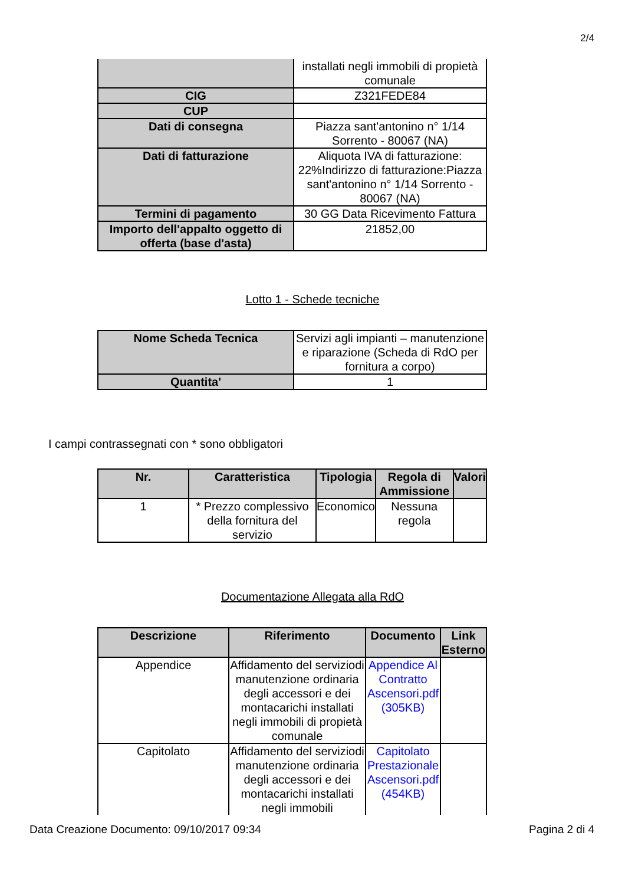2/4
| | installati negli immobili di propietà comunale |
| CIG | Z321FEDE84 |
| CUP | |
| Dati di consegna | Piazza sant'antonino n° 1/14 Sorrento - 80067 (NA) |
| Dati di fatturazione | Aliquota IVA di fatturazione: 22%Indirizzo di fatturazione:Piazza sant'antonino n° 1/14 Sorrento - 80067 (NA) |
| Termini di pagamento | 30 GG Data Ricevimento Fattura |
| Importo dell'appalto oggetto di offerta (base d'asta) | 21852,00 |
Lotto 1 - Schede tecniche
| Nome Scheda Tecnica | Servizi agli impianti – manutenzione e riparazione (Scheda di RdO per fornitura a corpo) |
| Quantita' | 1 |
I campi contrassegnati con * sono obbligatori
| Nr. | Caratteristica | Tipologia | Regola di Ammissione | Valori |
| --- | --- | --- | --- | --- |
| 1 | * Prezzo complessivo della fornitura del servizio | Economico | Nessuna regola | |
Documentazione Allegata alla RdO
| Descrizione | Riferimento | Documento | Link Esterno |
| --- | --- | --- | --- |
| Appendice | Affidamento del serviziodi manutenzione ordinaria degli accessori e dei montacarichi installati negli immobili di propietà comunale | Appendice Al Contratto Ascensori.pdf (305KB) | |
| Capitolato | Affidamento del serviziodi manutenzione ordinaria degli accessori e dei montacarichi installati negli immobili | Capitolato Prestazionale Ascensori.pdf (454KB) | |
Data Creazione Documento: 09/10/2017 09:34 Pagina 2 di 4